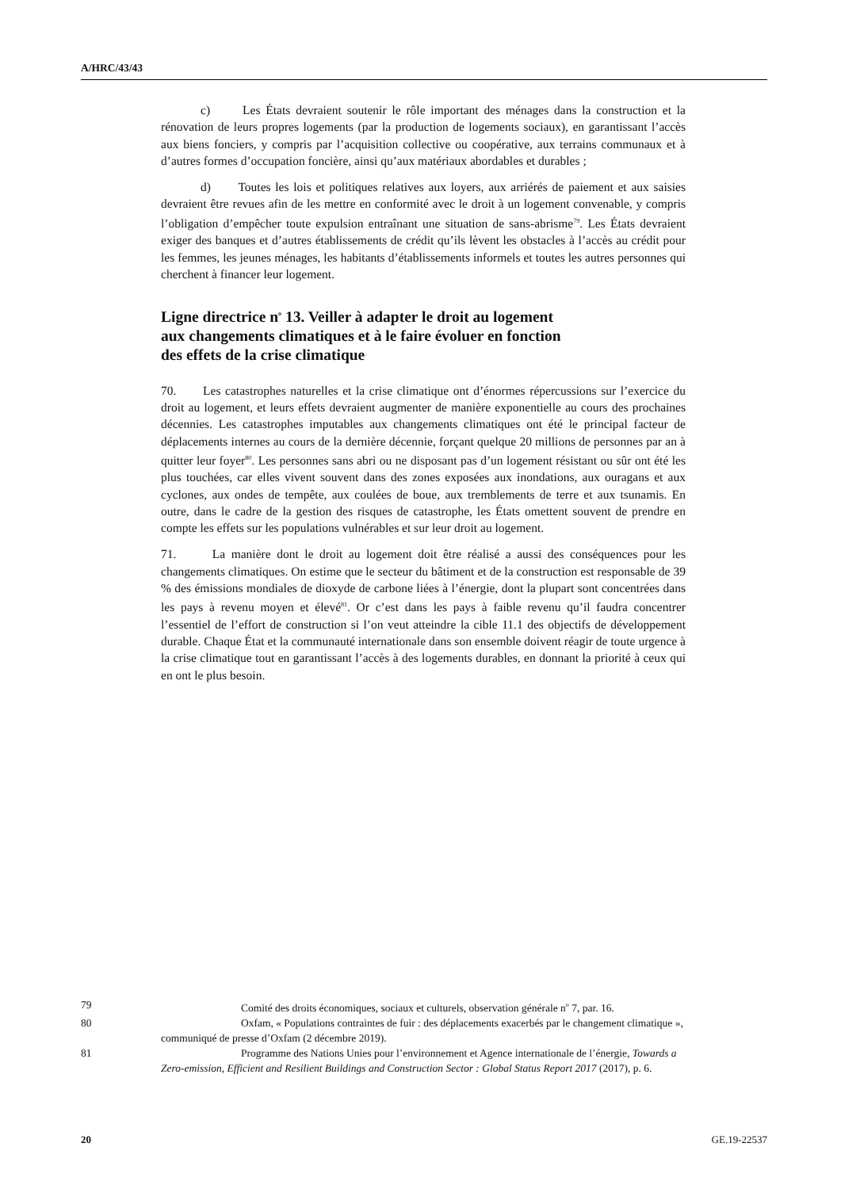A/HRC/43/43
c) Les États devraient soutenir le rôle important des ménages dans la construction et la rénovation de leurs propres logements (par la production de logements sociaux), en garantissant l’accès aux biens fonciers, y compris par l’acquisition collective ou coopérative, aux terrains communaux et à d’autres formes d’occupation foncière, ainsi qu’aux matériaux abordables et durables ;
d) Toutes les lois et politiques relatives aux loyers, aux arriérés de paiement et aux saisies devraient être revues afin de les mettre en conformité avec le droit à un logement convenable, y compris l’obligation d’empêcher toute expulsion entraînant une situation de sans-abrisme<sup>79</sup>. Les États devraient exiger des banques et d’autres établissements de crédit qu’ils lèvent les obstacles à l’accès au crédit pour les femmes, les jeunes ménages, les habitants d’établissements informels et toutes les autres personnes qui cherchent à financer leur logement.
Ligne directrice n<sup>o</sup> 13. Veiller à adapter le droit au logement
aux changements climatiques et à le faire évoluer en fonction
des effets de la crise climatique
70. Les catastrophes naturelles et la crise climatique ont d’énormes répercussions sur l’exercice du droit au logement, et leurs effets devraient augmenter de manière exponentielle au cours des prochaines décennies. Les catastrophes imputables aux changements climatiques ont été le principal facteur de déplacements internes au cours de la dernière décennie, forçant quelque 20 millions de personnes par an à quitter leur foyer<sup>80</sup>. Les personnes sans abri ou ne disposant pas d’un logement résistant ou sûr ont été les plus touchées, car elles vivent souvent dans des zones exposées aux inondations, aux ouragans et aux cyclones, aux ondes de tempête, aux coulées de boue, aux tremblements de terre et aux tsunamis. En outre, dans le cadre de la gestion des risques de catastrophe, les États omettent souvent de prendre en compte les effets sur les populations vulnérables et sur leur droit au logement.
71. La manière dont le droit au logement doit être réalisé a aussi des conséquences pour les changements climatiques. On estime que le secteur du bâtiment et de la construction est responsable de 39 % des émissions mondiales de dioxyde de carbone liées à l’énergie, dont la plupart sont concentrées dans les pays à revenu moyen et élevé<sup>81</sup>. Or c’est dans les pays à faible revenu qu’il faudra concentrer l’essentiel de l’effort de construction si l’on veut atteindre la cible 11.1 des objectifs de développement durable. Chaque État et la communauté internationale dans son ensemble doivent réagir de toute urgence à la crise climatique tout en garantissant l’accès à des logements durables, en donnant la priorité à ceux qui en ont le plus besoin.
79 Comité des droits économiques, sociaux et culturels, observation générale n<sup>o</sup> 7, par. 16.
80 Oxfam, « Populations contraintes de fuir : des déplacements exacerbés par le changement climatique », communiqué de presse d’Oxfam (2 décembre 2019).
81 Programme des Nations Unies pour l’environnement et Agence internationale de l’énergie, Towards a Zero-emission, Efficient and Resilient Buildings and Construction Sector : Global Status Report 2017 (2017), p. 6.
20 GE.19-22537